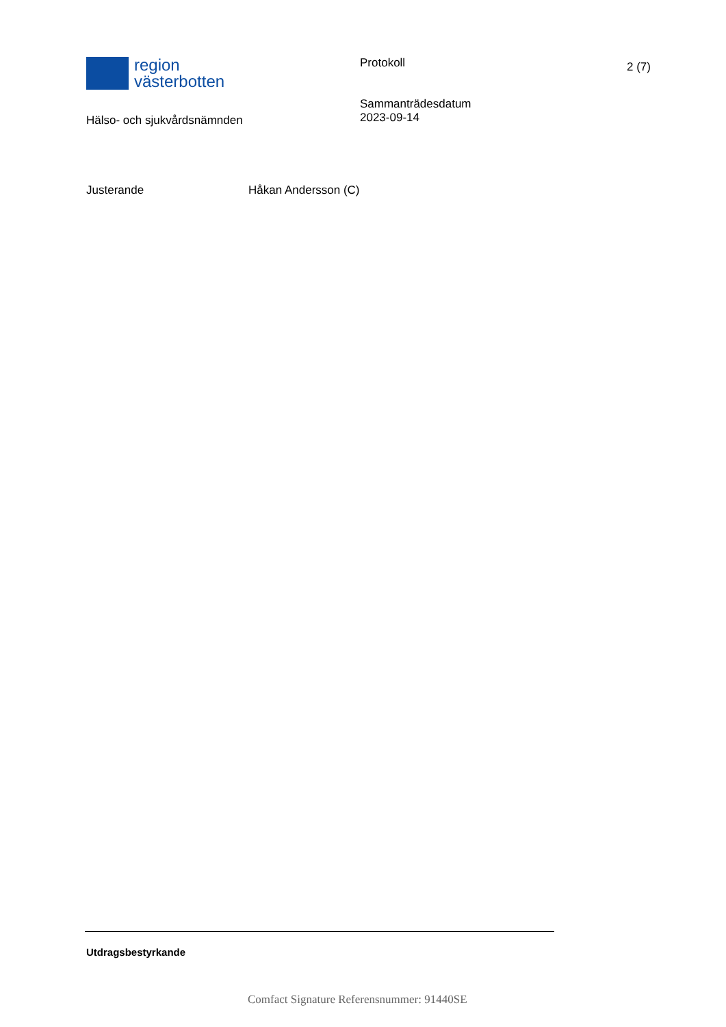region
västerbotten
Hälso- och sjukvårdsnämnden
Protokoll
Sammanträdesdatum
2023-09-14
2 (7)
Justerande Håkan Andersson (C)
Utdragsbestyrkande
Comfact Signature Referensnummer: 91440SE